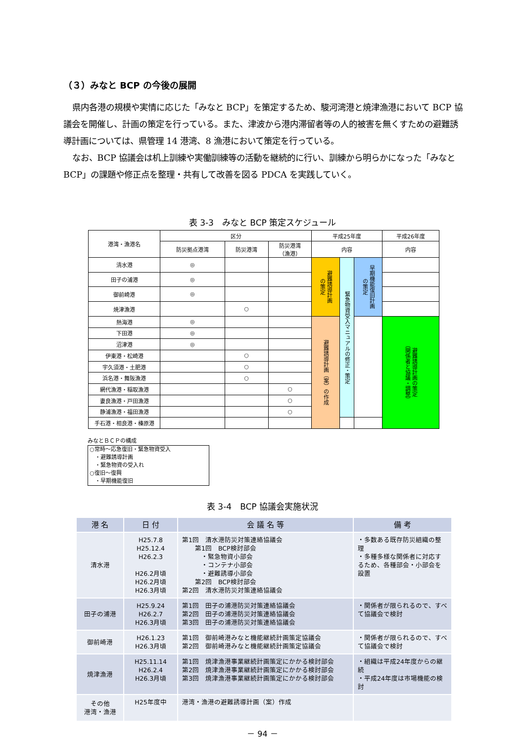（３）みなと BCP の今後の展開
県内各港の規模や実情に応じた「みなと BCP」を策定するため、駿河湾港と焼津漁港において BCP 協議会を開催し、計画の策定を行っている。また、津波から港内滞留者等の人的被害を無くすための避難誘導計画については、県管理 14 港湾、8 漁港において策定を行っている。
なお、BCP 協議会は机上訓練や実働訓練等の活動を継続的に行い、訓練から明らかになった「みなと BCP」の課題や修正点を整理・共有して改善を図る PDCA を実践していく。
表 3-3　みなと BCP 策定スケジュール
| 港湾・漁港名 | 区分 | | | 平成25年度 | | | 平成26年度 |
| | 防災拠点港湾 | 防災港湾 | 防災港湾 （漁港） | 内容 | | | 内容 |
| 清水港 | ◎ | | | 避難誘導計画 の策定 | 緊急物資受入マニュアルの修正・策定 | 早期機能復旧計画 の策定 | |
| 田子の浦港 | ◎ | | | | | | |
| 御前崎港 | ◎ | | | | | | |
| 焼津漁港 | | ○ | | | | | |
| 熱海港 | ◎ | | | 避難誘導計画（案）の作成 | | | 避難誘導計画の策定 （関係者と協議・調整） |
| 下田港 | ◎ | | | | | | |
| 沼津港 | ◎ | | | | | | |
| 伊東港・松崎港 | | ○ | | | | | |
| 宇久須港・土肥港 | | ○ | | | | | |
| 浜名港・舞阪漁港 | | ○ | | | | | |
| 網代漁港・稲取漁港 | | | ○ | | | | |
| 妻良漁港・戸田漁港 | | | ○ | | | | |
| 静浦漁港・福田漁港 | | | ○ | | | | |
| 手石港・相良港・榛原港 | | | | | | | |
みなとＢＣＰの構成
○常時～応急復旧・緊急物資受入
　・避難誘導計画
　・緊急物資の受入れ
○復旧～復興
　・早期機能復旧
表 3-4　BCP 協議会実施状況
| 港 名 | 日 付 | 会 議 名 等 | 備 考 |
| --- | --- | --- | --- |
| 清水港 | H25.7.8 H25.12.4 H26.2.3 H26.2月頃 H26.2月頃 H26.3月頃 | 第1回 清水港防災対策連絡協議会 第1回 BCP検討部会 ・緊急物資小部会 ・コンテナ小部会 ・避難誘導小部会 第2回 BCP検討部会 第2回 清水港防災対策連絡協議会 | ・多数ある既存防災組織の整理 ・多種多様な関係者に対応するため、各種部会・小部会を設置 |
| 田子の浦港 | H25.9.24 H26.2.7 H26.3月頃 | 第1回 田子の浦港防災対策連絡協議会 第2回 田子の浦港防災対策連絡協議会 第3回 田子の浦港防災対策連絡協議会 | ・関係者が限られるので、すべて協議会で検討 |
| 御前崎港 | H26.1.23 H26.3月頃 | 第1回 御前崎港みなと機能継続計画策定協議会 第2回 御前崎港みなと機能継続計画策定協議会 | ・関係者が限られるので、すべて協議会で検討 |
| 焼津漁港 | H25.11.14 H26.2.4 H26.3月頃 | 第1回 焼津漁港事業継続計画策定にかかる検討部会 第2回 焼津漁港事業継続計画策定にかかる検討部会 第3回 焼津漁港事業継続計画策定にかかる検討部会 | ・組織は平成24年度からの継続 ・平成24年度は市場機能の検討 |
| その他 港湾・漁港 | H25年度中 | 港湾・漁港の避難誘導計画（案）作成 | |
－ 94 －